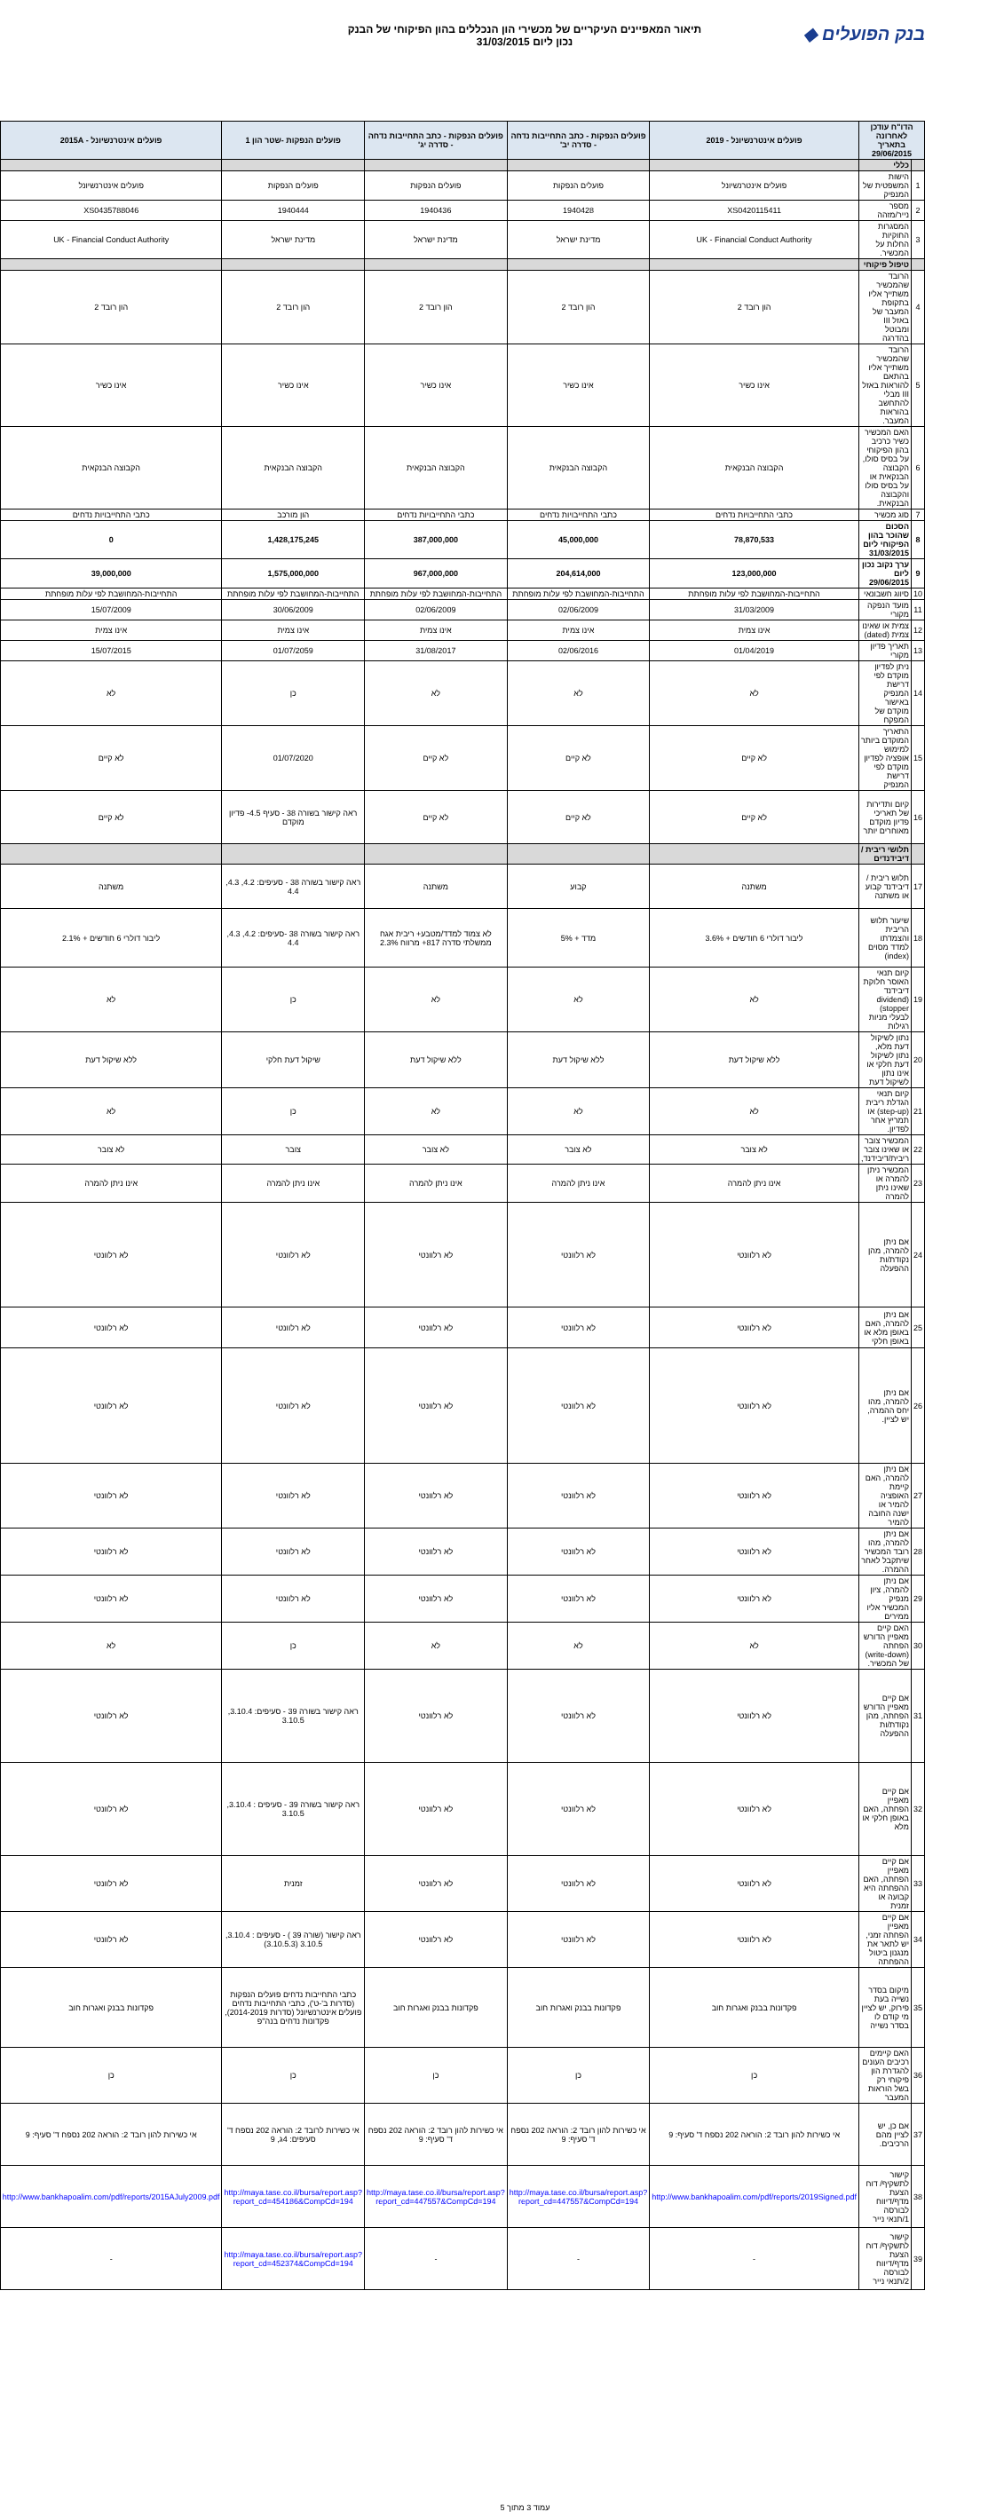בנק הפועלים ◆
תיאור המאפיינים העיקריים של מכשירי הון הנכללים בהון הפיקוחי של הבנק
נכון ליום 31/03/2015
| הדו"ח עודכן לאחרונה בתאריך 29/06/2015 | | פועלים אינטרנשיונל - 2019 | פועלים הנפקות - כתב התחייבות נדחה - סדרה יב' | פועלים הנפקות - כתב התחייבות נדחה - סדרה יג' | פועלים הנפקות -שטר הון 1 | פועלים אינטרנשיונל - 2015A |
| --- | --- | --- | --- | --- | --- | --- |
| | כללי | | | | | |
| 1 | הישות המשפטית של המנפיק | פועלים אינטרנשיונל | פועלים הנפקות | פועלים הנפקות | פועלים הנפקות | פועלים אינטרנשיונל |
| 2 | מספר נייר/מזהה | XS0420115411 | 1940428 | 1940436 | 1940444 | XS0435788046 |
| 3 | המסגרות החוקיות החלות על המכשיר. | UK - Financial Conduct Authority | מדינת ישראל | מדינת ישראל | מדינת ישראל | UK - Financial Conduct Authority |
| | טיפול פיקוחי | | | | | |
| 4 | הרובד שהמכשיר משתייך אליו בתקופת המעבר של באזל III ומבוטל בהדרגה | הון רובד 2 | הון רובד 2 | הון רובד 2 | הון רובד 2 | הון רובד 2 |
| 5 | הרובד שהמכשיר משתייך אליו בהתאם להוראות באזל III מבלי להתחשב בהוראות המעבר. | אינו כשיר | אינו כשיר | אינו כשיר | אינו כשיר | אינו כשיר |
| 6 | האם המכשיר כשיר כרכיב בהון הפיקוחי על בסיס סולו, הקבוצה הבנקאית או על בסיס סולו והקבוצה הבנקאית. | הקבוצה הבנקאית | הקבוצה הבנקאית | הקבוצה הבנקאית | הקבוצה הבנקאית | הקבוצה הבנקאית |
| 7 | סוג מכשיר | כתבי התחייבויות נדחים | כתבי התחייבויות נדחים | כתבי התחייבויות נדחים | הון מורכב | כתבי התחייבויות נדחים |
| 8 | הסכום שהוכר בהון הפיקוחי ליום 31/03/2015 | 78,870,533 | 45,000,000 | 387,000,000 | 1,428,175,245 | 0 |
| 9 | ערך נקוב נכון ליום 29/06/2015 | 123,000,000 | 204,614,000 | 967,000,000 | 1,575,000,000 | 39,000,000 |
| 10 | סיווג חשבונאי | התחייבות-המחושבת לפי עלות מופחתת | התחייבות-המחושבת לפי עלות מופחתת | התחייבות-המחושבת לפי עלות מופחתת | התחייבות-המחושבת לפי עלות מופחתת | התחייבות-המחושבת לפי עלות מופחתת |
| 11 | מועד הנפקה מקורי | 31/03/2009 | 02/06/2009 | 02/06/2009 | 30/06/2009 | 15/07/2009 |
| 12 | צמית או שאינו צמית (dated) | אינו צמית | אינו צמית | אינו צמית | אינו צמית | אינו צמית |
| 13 | תאריך פדיון מקורי | 01/04/2019 | 02/06/2016 | 31/08/2017 | 01/07/2059 | 15/07/2015 |
| 14 | ניתן לפדיון מוקדם לפי דרישת המנפיק באישור מוקדם של המפקח | לא | לא | לא | כן | לא |
| 15 | התאריך המוקדם ביותר למימוש אופציה לפדיון מוקדם לפי דרישת המנפיק | לא קיים | לא קיים | לא קיים | 01/07/2020 | לא קיים |
| 16 | קיום ותדירות של תאריכי פדיון מוקדם מאוחרים יותר | לא קיים | לא קיים | לא קיים | ראה קישור בשורה 38 - סעיף 4.5- פדיון מוקדם | לא קיים |
| | תלושי ריבית / דיבידנדים | | | | | |
| 17 | תלוש ריבית / דיבידנד קבוע או משתנה | משתנה | קבוע | משתנה | ראה קישור בשורה 38 - סעיפים: 4.2, 4.3, 4.4 | משתנה |
| 18 | שיעור תלוש הריבית והצמדתו למדד מסוים (index) | ליבור דולרי 6 חודשים + 3.6% | מדד + 5% | לא צמוד למדד/מטבע+ ריבית אגח ממשלתי סדרה 817+ מרווח 2.3% | ראה קישור בשורה 38 -סעיפים: 4.2, 4.3, 4.4 | ליבור דולרי 6 חודשים + 2.1% |
| 19 | קיום תנאי האוסר חלוקת דיבידנד (dividend stopper) לבעלי מניות רגילות | לא | לא | לא | כן | לא |
| 20 | נתון לשיקול דעת מלא, נתון לשיקול דעת חלקי או אינו נתון לשיקול דעת | ללא שיקול דעת | ללא שיקול דעת | ללא שיקול דעת | שיקול דעת חלקי | ללא שיקול דעת |
| 21 | קיום תנאי הגדלת ריבית (step-up) או תמריץ אחר לפדיון. | לא | לא | לא | כן | לא |
| 22 | המכשיר צובר או שאינו צובר ריבית/דיבידנד, | לא צובר | לא צובר | לא צובר | צובר | לא צובר |
| 23 | המכשיר ניתן להמרה או שאינו ניתן להמרה | אינו ניתן להמרה | אינו ניתן להמרה | אינו ניתן להמרה | אינו ניתן להמרה | אינו ניתן להמרה |
| 24 | אם ניתן להמרה, מהן נקודת/ות ההפעלה | לא רלוונטי | לא רלוונטי | לא רלוונטי | לא רלוונטי | לא רלוונטי |
| 25 | אם ניתן להמרה, האם באופן מלא או באופן חלקי | לא רלוונטי | לא רלוונטי | לא רלוונטי | לא רלוונטי | לא רלוונטי |
| 26 | אם ניתן להמרה, מהו יחס ההמרה, יש לציין. | לא רלוונטי | לא רלוונטי | לא רלוונטי | לא רלוונטי | לא רלוונטי |
| 27 | אם ניתן להמרה, האם קיימת האופציה להמיר או ישנה החובה להמיר | לא רלוונטי | לא רלוונטי | לא רלוונטי | לא רלוונטי | לא רלוונטי |
| 28 | אם ניתן להמרה, מהו רובד המכשיר שיתקבל לאחר ההמרה. | לא רלוונטי | לא רלוונטי | לא רלוונטי | לא רלוונטי | לא רלוונטי |
| 29 | אם ניתן להמרה, ציון מנפיק המכשיר אליו ממירים | לא רלוונטי | לא רלוונטי | לא רלוונטי | לא רלוונטי | לא רלוונטי |
| 30 | האם קיים מאפיין הדורש הפחתה (write-down) של המכשיר. | לא | לא | לא | כן | לא |
| 31 | אם קיים מאפיין הדורש הפחתה, מהן נקודת/ות ההפעלה | לא רלוונטי | לא רלוונטי | לא רלוונטי | ראה קישור בשורה 39 - סעיפים: 3.10.4, 3.10.5 | לא רלוונטי |
| 32 | אם קיים מאפיין הפחתה, האם באופן חלקי או מלא | לא רלוונטי | לא רלוונטי | לא רלוונטי | ראה קישור בשורה 39 - סעיפים : 3.10.4, 3.10.5 | לא רלוונטי |
| 33 | אם קיים מאפיין הפחתה, האם ההפחתה היא קבועה או זמנית | לא רלוונטי | לא רלוונטי | לא רלוונטי | זמנית | לא רלוונטי |
| 34 | אם קיים מאפיין הפחתה זמני, יש לתאר את מנגנון ביטול ההפחתה | לא רלוונטי | לא רלוונטי | לא רלוונטי | ראה קישור (שורה 39 ) - סעיפים : 3.10.4, 3.10.5 (3.10.5.3) | לא רלוונטי |
| 35 | מיקום בסדר נשייה בעת פירוק, יש לציין מי קודם לו בסדר נשייה | פקדונות בבנק ואגרות חוב | פקדונות בבנק ואגרות חוב | פקדונות בבנק ואגרות חוב | כתבי התחייבות נדחים פועלים הנפקות (סדרות ב'-ט'), כתבי התחייבות נדחים פועלים אינטרנשיונל (סדרות 2014-2019), פקדונות נדחים בנה"פ | פקדונות בבנק ואגרות חוב |
| 36 | האם קיימים רכיבים העונים להגדרת הון פיקוחי רק בשל הוראות המעבר | כן | כן | כן | כן | כן |
| 37 | אם כן, יש לציין מהם הרכיבים. | אי כשירות להון רובד 2: הוראה 202 נספח ד' סעיף: 9 | אי כשירות להון רובד 2: הוראה 202 נספח ד' סעיף: 9 | אי כשירות להון רובד 2: הוראה 202 נספח ד' סעיף: 9 | אי כשירות לרובד 2: הוראה 202 נספח ד' סעיפים: 4ג, 9 | אי כשירות להון רובד 2: הוראה 202 נספח ד' סעיף: 9 |
| 38 | קישור לתשקיף/ דוח הצעת מדף/דיווח לבורסה 1/תנאי נייר | http://www.bankhapoalim.com/pdf/reports/2019Signed.pdf | http://maya.tase.co.il/bursa/report.asp?report_cd=447557&CompCd=194 | http://maya.tase.co.il/bursa/report.asp?report_cd=447557&CompCd=194 | http://maya.tase.co.il/bursa/report.asp?report_cd=454186&CompCd=194 | http://www.bankhapoalim.com/pdf/reports/2015AJuly2009.pdf |
| 39 | קישור לתשקיף/ דוח הצעת מדף/דיווח לבורסה 2/תנאי נייר | - | - | - | http://maya.tase.co.il/bursa/report.asp?report_cd=452374&CompCd=194 | - |
עמוד 3 מתוך 5